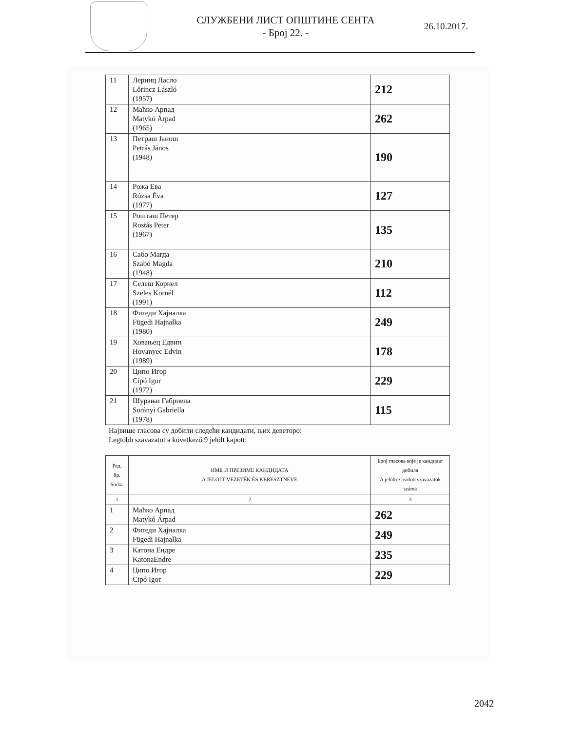СЛУЖБЕНИ ЛИСТ ОПШТИНЕ СЕНТА
- Број 22. -
26.10.2017.
| 11 | Леринц Ласло Lőrincz László (1957) | 212 |
| 12 | Маћко Арпад Matykó Árpad (1965) | 262 |
| 13 | Петраш Јанош Petrás János (1948) | 190 |
| 14 | Рожа Ева Rózsa Éva (1977) | 127 |
| 15 | Рошташ Петер Rostás Peter (1967) | 135 |
| 16 | Сабо Магда Szabó Magda (1948) | 210 |
| 17 | Селеш Корнел Szeles Kornél (1991) | 112 |
| 18 | Фигеди Хајналка Fügedi Hajnalka (1980) | 249 |
| 19 | Ховањец Едвин Hovanyec Edvin (1989) | 178 |
| 20 | Ципо Игор Cipó Igor (1972) | 229 |
| 21 | Шурањи Габриела Surányi Gabriella (1978) | 115 |
Највише гласова су добили следећи кандидати, њих деветоро:
Legtöbb szavazatot a következő 9 jelölt kapott:
| Ред. бр. Sorsz. | ИМЕ И ПРЕЗИМЕ КАНДИДАТА A JELÖLT VEZETÉK ÉS KERESZTNEVE | Број гласова које је кандидат добила A jelöltre leadott szavazatok száma |
| --- | --- | --- |
| 1 | 2 | 3 |
| 1 | Маћко Арпад Matykó Árpad | 262 |
| 2 | Фигеди Хајналка Fügedi Hajnalka | 249 |
| 3 | Катона Ендре KatonaEndre | 235 |
| 4 | Ципо Игор Cipó Igor | 229 |
2042